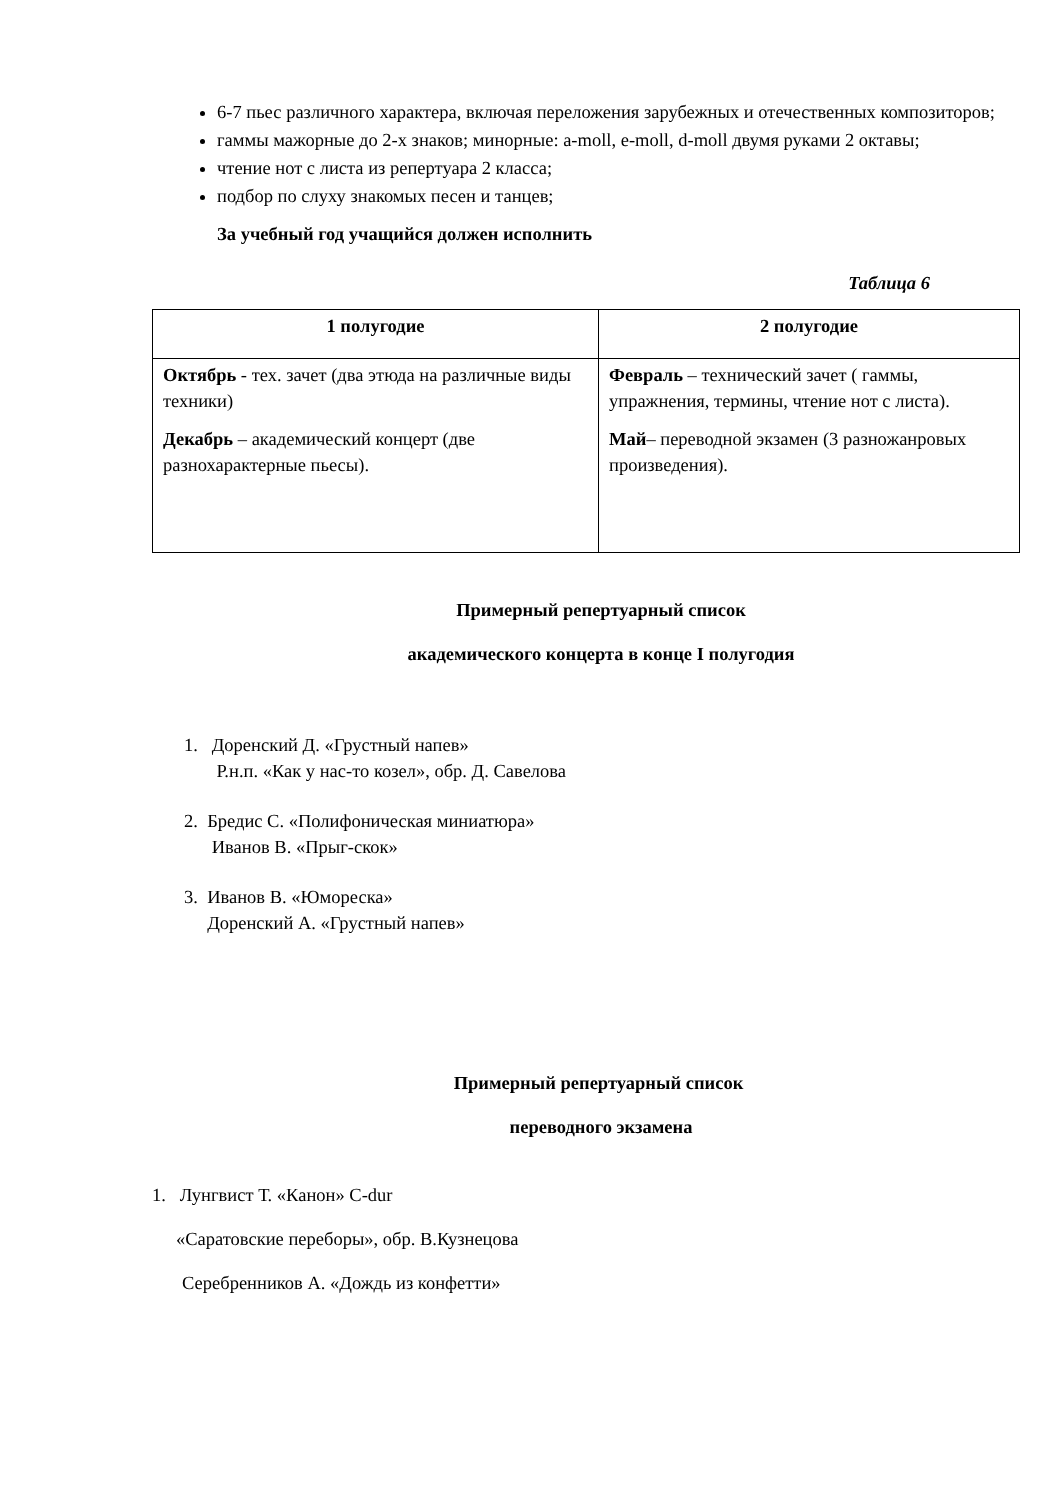6-7 пьес различного характера, включая переложения зарубежных и отечественных композиторов;
гаммы мажорные до 2-х знаков; минорные: a-moll, e-moll, d-moll двумя руками 2 октавы;
чтение нот с листа из репертуара 2 класса;
подбор по слуху знакомых песен и танцев;
За учебный год учащийся должен исполнить
Таблица 6
| 1 полугодие | 2 полугодие |
| --- | --- |
| Октябрь - тех. зачет (два этюда на различные виды техники) Декабрь – академический концерт (две разнохарактерные пьесы). | Февраль – технический зачет ( гаммы, упражнения, термины, чтение нот с листа). Май – переводной экзамен (3 разножанровых произведения). |
Примерный репертуарный список
академического концерта в конце I полугодия
1. Доренский Д. «Грустный напев»
Р.н.п. «Как у нас-то козел», обр. Д. Савелова
2. Бредис С. «Полифоническая миниатюра»
Иванов В. «Прыг-скок»
3. Иванов В. «Юмореска»
Доренский А. «Грустный напев»
Примерный репертуарный список
переводного экзамена
1. Лунгвист Т. «Канон» C-dur
«Саратовские переборы», обр. В.Кузнецова
Серебренников А. «Дождь из конфетти»